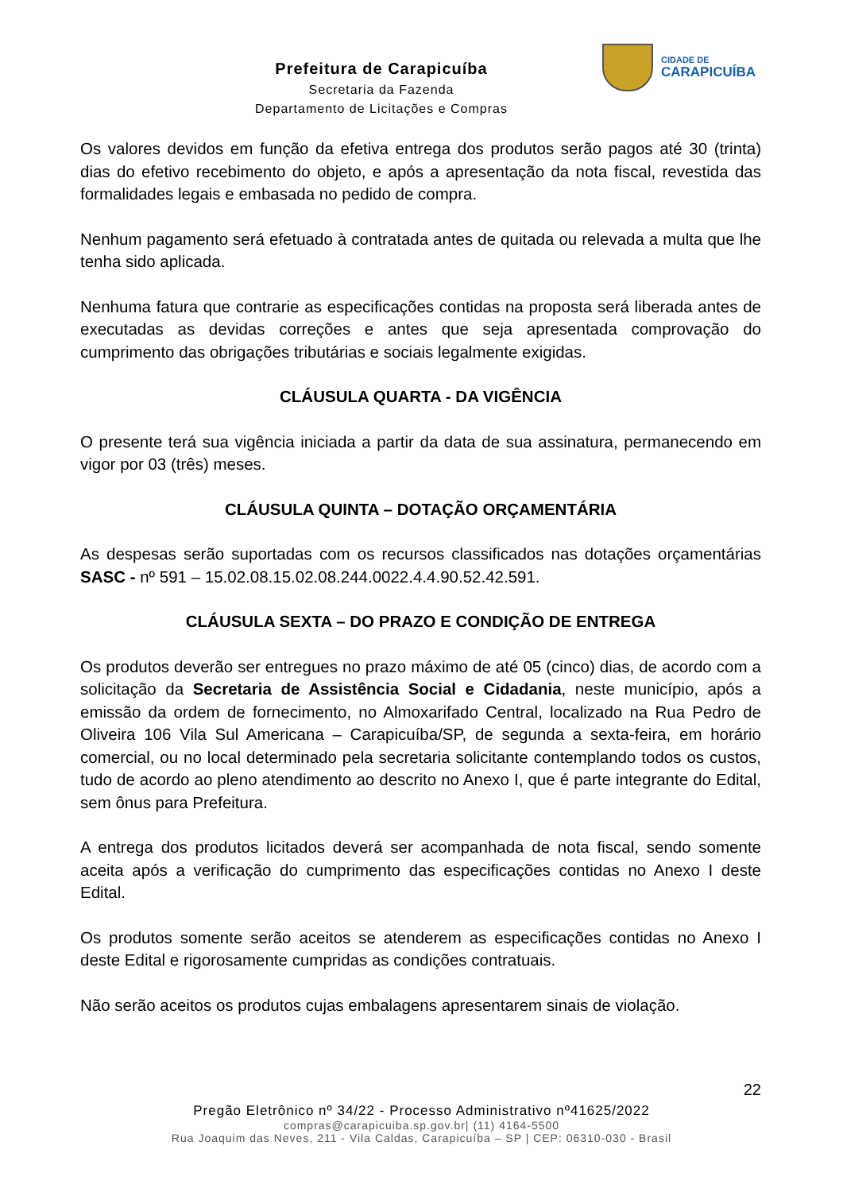Prefeitura de Carapicuíba
Secretaria da Fazenda
Departamento de Licitações e Compras
CIDADE DE
CARAPICUÍBA
Os valores devidos em função da efetiva entrega dos produtos serão pagos até 30 (trinta) dias do efetivo recebimento do objeto, e após a apresentação da nota fiscal, revestida das formalidades legais e embasada no pedido de compra.
Nenhum pagamento será efetuado à contratada antes de quitada ou relevada a multa que lhe tenha sido aplicada.
Nenhuma fatura que contrarie as especificações contidas na proposta será liberada antes de executadas as devidas correções e antes que seja apresentada comprovação do cumprimento das obrigações tributárias e sociais legalmente exigidas.
CLÁUSULA QUARTA - DA VIGÊNCIA
O presente terá sua vigência iniciada a partir da data de sua assinatura, permanecendo em vigor por 03 (três) meses.
CLÁUSULA QUINTA – DOTAÇÃO ORÇAMENTÁRIA
As despesas serão suportadas com os recursos classificados nas dotações orçamentárias SASC - nº 591 – 15.02.08.15.02.08.244.0022.4.4.90.52.42.591.
CLÁUSULA SEXTA – DO PRAZO E CONDIÇÃO DE ENTREGA
Os produtos deverão ser entregues no prazo máximo de até 05 (cinco) dias, de acordo com a solicitação da Secretaria de Assistência Social e Cidadania, neste município, após a emissão da ordem de fornecimento, no Almoxarifado Central, localizado na Rua Pedro de Oliveira 106 Vila Sul Americana – Carapicuíba/SP, de segunda a sexta-feira, em horário comercial, ou no local determinado pela secretaria solicitante contemplando todos os custos, tudo de acordo ao pleno atendimento ao descrito no Anexo I, que é parte integrante do Edital, sem ônus para Prefeitura.
A entrega dos produtos licitados deverá ser acompanhada de nota fiscal, sendo somente aceita após a verificação do cumprimento das especificações contidas no Anexo I deste Edital.
Os produtos somente serão aceitos se atenderem as especificações contidas no Anexo I deste Edital e rigorosamente cumpridas as condições contratuais.
Não serão aceitos os produtos cujas embalagens apresentarem sinais de violação.
22
Pregão Eletrônico nº 34/22 - Processo Administrativo nº41625/2022
compras@carapicuiba.sp.gov.br| (11) 4164-5500
Rua Joaquim das Neves, 211 - Vila Caldas, Carapicuíba – SP | CEP: 06310-030 - Brasil